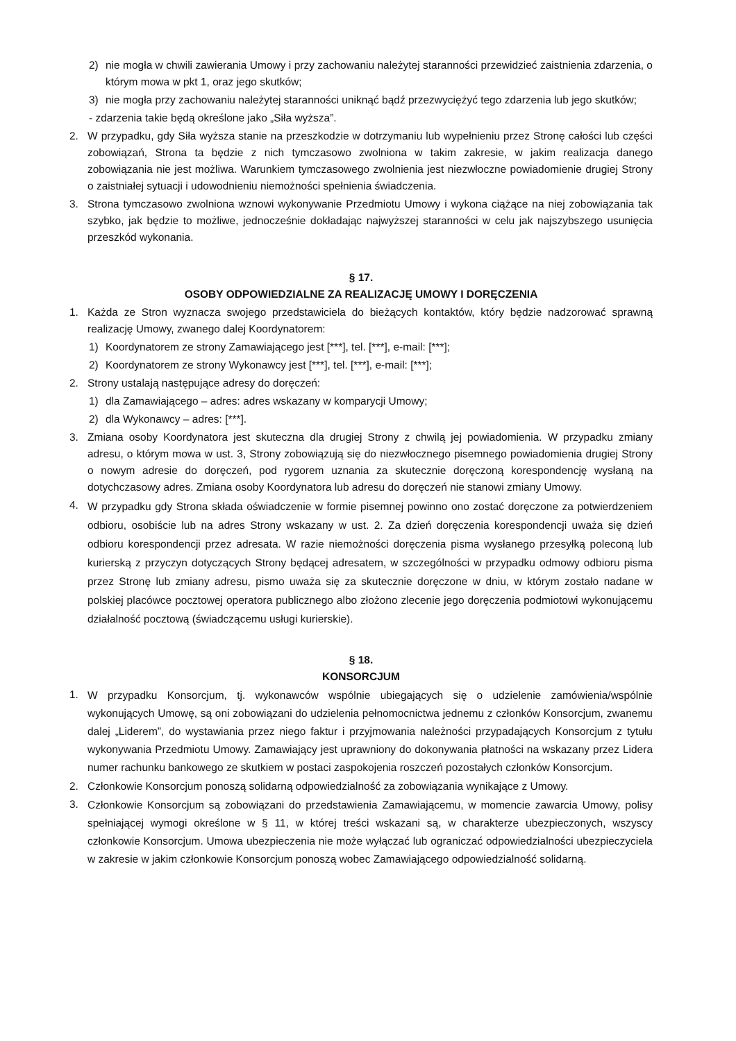2) nie mogła w chwili zawierania Umowy i przy zachowaniu należytej staranności przewidzieć zaistnienia zdarzenia, o którym mowa w pkt 1, oraz jego skutków;
3) nie mogła przy zachowaniu należytej staranności uniknąć bądź przezwyciężyć tego zdarzenia lub jego skutków;
- zdarzenia takie będą określone jako „Siła wyższa”.
2. W przypadku, gdy Siła wyższa stanie na przeszkodzie w dotrzymaniu lub wypełnieniu przez Stronę całości lub części zobowiązań, Strona ta będzie z nich tymczasowo zwolniona w takim zakresie, w jakim realizacja danego zobowiązania nie jest możliwa. Warunkiem tymczasowego zwolnienia jest niezwłoczne powiadomienie drugiej Strony o zaistniałej sytuacji i udowodnieniu niemożności spełnienia świadczenia.
3. Strona tymczasowo zwolniona wznowi wykonywanie Przedmiotu Umowy i wykona ciążące na niej zobowiązania tak szybko, jak będzie to możliwe, jednocześnie dokładając najwyższej staranności w celu jak najszybszego usunięcia przeszkód wykonania.
§ 17.
OSOBY ODPOWIEDZIALNE ZA REALIZACJĘ UMOWY I DORĘCZENIA
1. Każda ze Stron wyznacza swojego przedstawiciela do bieżących kontaktów, który będzie nadzorować sprawną realizację Umowy, zwanego dalej Koordynatorem:
1) Koordynatorem ze strony Zamawiającego jest [***], tel. [***], e-mail: [***];
2) Koordynatorem ze strony Wykonawcy jest [***], tel. [***], e-mail: [***];
2. Strony ustalają następujące adresy do doręczeń:
1) dla Zamawiającego – adres: adres wskazany w komparycji Umowy;
2) dla Wykonawcy – adres: [***].
3. Zmiana osoby Koordynatora jest skuteczna dla drugiej Strony z chwilą jej powiadomienia. W przypadku zmiany adresu, o którym mowa w ust. 3, Strony zobowiązują się do niezwłocznego pisemnego powiadomienia drugiej Strony o nowym adresie do doręczeń, pod rygorem uznania za skutecznie doręczoną korespondencję wysłaną na dotychczasowy adres. Zmiana osoby Koordynatora lub adresu do doręczeń nie stanowi zmiany Umowy.
4. W przypadku gdy Strona składa oświadczenie w formie pisemnej powinno ono zostać doręczone za potwierdzeniem odbioru, osobiście lub na adres Strony wskazany w ust. 2. Za dzień doręczenia korespondencji uważa się dzień odbioru korespondencji przez adresata. W razie niemożności doręczenia pisma wysłanego przesyłką poleconą lub kurierską z przyczyn dotyczących Strony będącej adresatem, w szczególności w przypadku odmowy odbioru pisma przez Stronę lub zmiany adresu, pismo uważa się za skutecznie doręczone w dniu, w którym zostało nadane w polskiej placówce pocztowej operatora publicznego albo złożono zlecenie jego doręczenia podmiotowi wykonującemu działalność pocztową (świadczącemu usługi kurierskie).
§ 18.
KONSORCJUM
1. W przypadku Konsorcjum, tj. wykonawców wspólnie ubiegających się o udzielenie zamówienia/wspólnie wykonujących Umowę, są oni zobowiązani do udzielenia pełnomocnictwa jednemu z członków Konsorcjum, zwanemu dalej „Liderem”, do wystawiania przez niego faktur i przyjmowania należności przypadających Konsorcjum z tytułu wykonywania Przedmiotu Umowy. Zamawiający jest uprawniony do dokonywania płatności na wskazany przez Lidera numer rachunku bankowego ze skutkiem w postaci zaspokojenia roszczeń pozostałych członków Konsorcjum.
2. Członkowie Konsorcjum ponoszą solidarną odpowiedzialność za zobowiązania wynikające z Umowy.
3. Członkowie Konsorcjum są zobowiązani do przedstawienia Zamawiającemu, w momencie zawarcia Umowy, polisy spełniającej wymogi określone w § 11, w której treści wskazani są, w charakterze ubezpieczonych, wszyscy członkowie Konsorcjum. Umowa ubezpieczenia nie może wyłączać lub ograniczać odpowiedzialności ubezpieczyciela w zakresie w jakim członkowie Konsorcjum ponoszą wobec Zamawiającego odpowiedzialność solidarną.